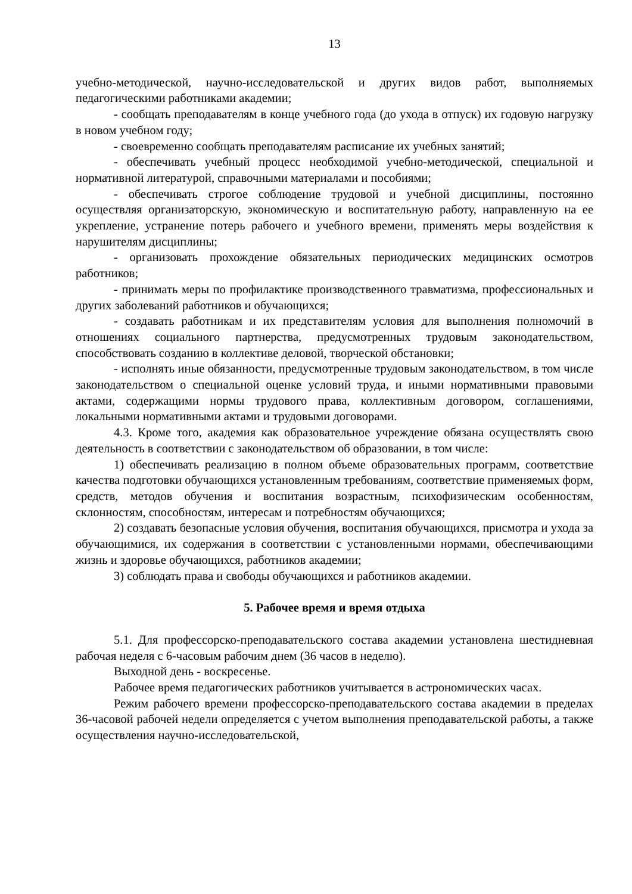13
учебно-методической, научно-исследовательской и других видов работ, выполняемых педагогическими работниками академии;
- сообщать преподавателям в конце учебного года (до ухода в отпуск) их годовую нагрузку в новом учебном году;
- своевременно сообщать преподавателям расписание их учебных занятий;
- обеспечивать учебный процесс необходимой учебно-методической, специальной и нормативной литературой, справочными материалами и пособиями;
- обеспечивать строгое соблюдение трудовой и учебной дисциплины, постоянно осуществляя организаторскую, экономическую и воспитательную работу, направленную на ее укрепление, устранение потерь рабочего и учебного времени, применять меры воздействия к нарушителям дисциплины;
- организовать прохождение обязательных периодических медицинских осмотров работников;
- принимать меры по профилактике производственного травматизма, профессиональных и других заболеваний работников и обучающихся;
- создавать работникам и их представителям условия для выполнения полномочий в отношениях социального партнерства, предусмотренных трудовым законодательством, способствовать созданию в коллективе деловой, творческой обстановки;
- исполнять иные обязанности, предусмотренные трудовым законодательством, в том числе законодательством о специальной оценке условий труда, и иными нормативными правовыми актами, содержащими нормы трудового права, коллективным договором, соглашениями, локальными нормативными актами и трудовыми договорами.
4.3. Кроме того, академия как образовательное учреждение обязана осуществлять свою деятельность в соответствии с законодательством об образовании, в том числе:
1) обеспечивать реализацию в полном объеме образовательных программ, соответствие качества подготовки обучающихся установленным требованиям, соответствие применяемых форм, средств, методов обучения и воспитания возрастным, психофизическим особенностям, склонностям, способностям, интересам и потребностям обучающихся;
2) создавать безопасные условия обучения, воспитания обучающихся, присмотра и ухода за обучающимися, их содержания в соответствии с установленными нормами, обеспечивающими жизнь и здоровье обучающихся, работников академии;
3) соблюдать права и свободы обучающихся и работников академии.
5. Рабочее время и время отдыха
5.1. Для профессорско-преподавательского состава академии установлена шестидневная рабочая неделя с 6-часовым рабочим днем (36 часов в неделю).
Выходной день - воскресенье.
Рабочее время педагогических работников учитывается в астрономических часах.
Режим рабочего времени профессорско-преподавательского состава академии в пределах 36-часовой рабочей недели определяется с учетом выполнения преподавательской работы, а также осуществления научно-исследовательской,